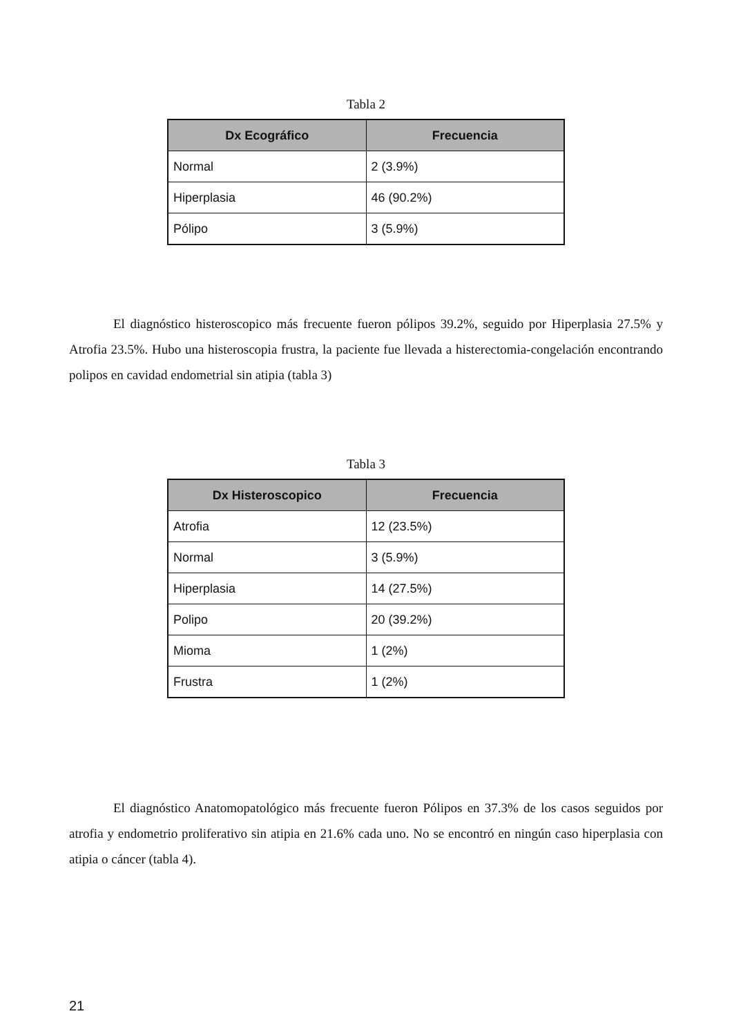Tabla 2
| Dx Ecográfico | Frecuencia |
| --- | --- |
| Normal | 2 (3.9%) |
| Hiperplasia | 46 (90.2%) |
| Pólipo | 3 (5.9%) |
El diagnóstico histeroscopico más frecuente fueron pólipos 39.2%, seguido por Hiperplasia 27.5% y Atrofia 23.5%. Hubo una histeroscopia frustra, la paciente fue llevada a histerectomia-congelación encontrando polipos en cavidad endometrial sin atipia (tabla 3)
Tabla 3
| Dx Histeroscopico | Frecuencia |
| --- | --- |
| Atrofia | 12 (23.5%) |
| Normal | 3 (5.9%) |
| Hiperplasia | 14 (27.5%) |
| Polipo | 20 (39.2%) |
| Mioma | 1 (2%) |
| Frustra | 1 (2%) |
El diagnóstico Anatomopatológico más frecuente fueron Pólipos en 37.3% de los casos seguidos por atrofia y endometrio proliferativo sin atipia en 21.6% cada uno. No se encontró en ningún caso hiperplasia con atipia o cáncer (tabla 4).
21